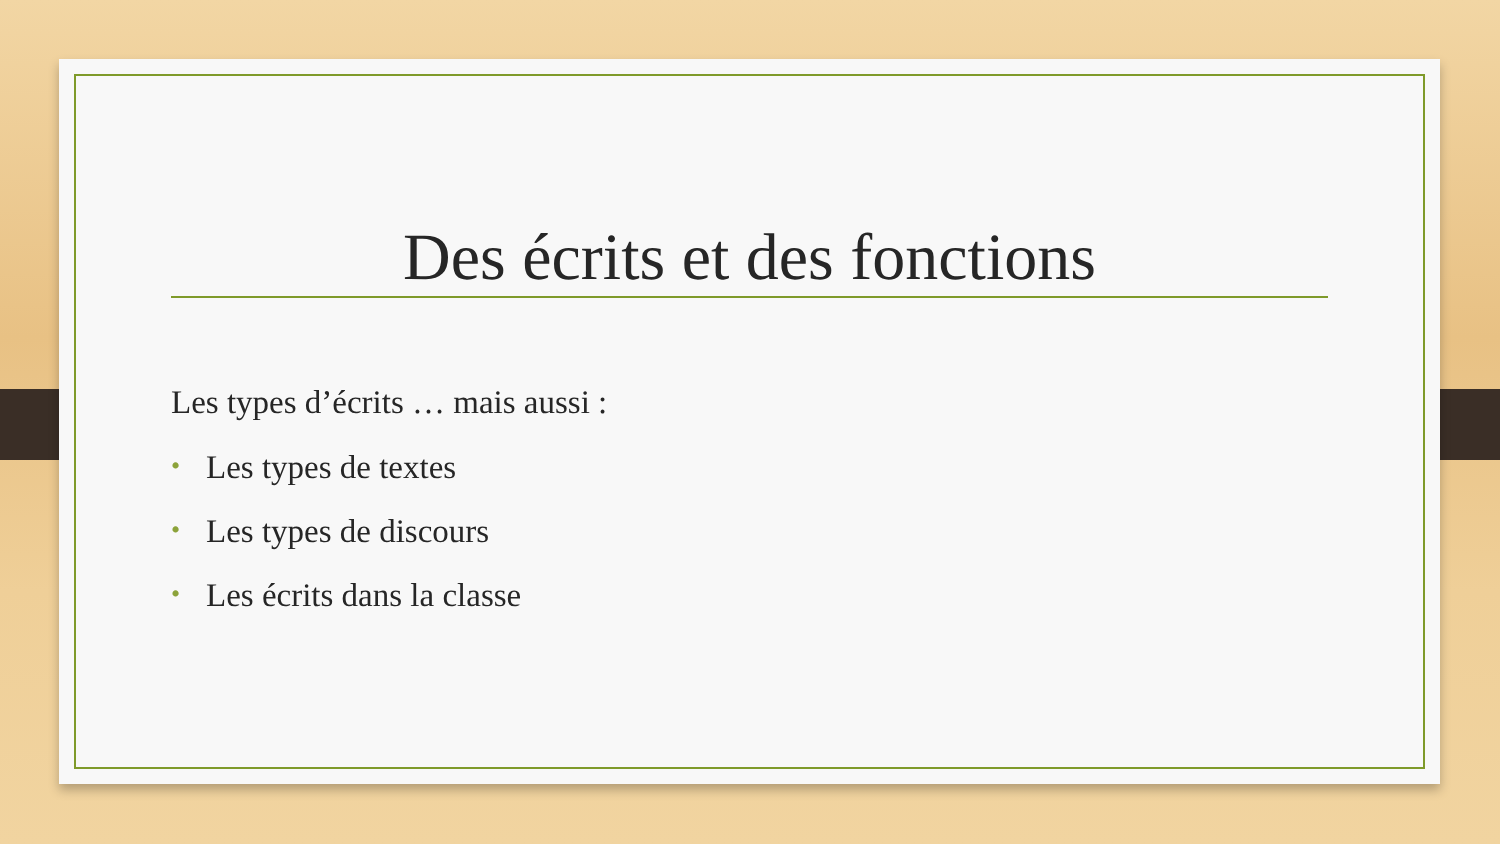Des écrits et des fonctions
Les types d’écrits … mais aussi :
• Les types de textes
• Les types de discours
• Les écrits dans la classe